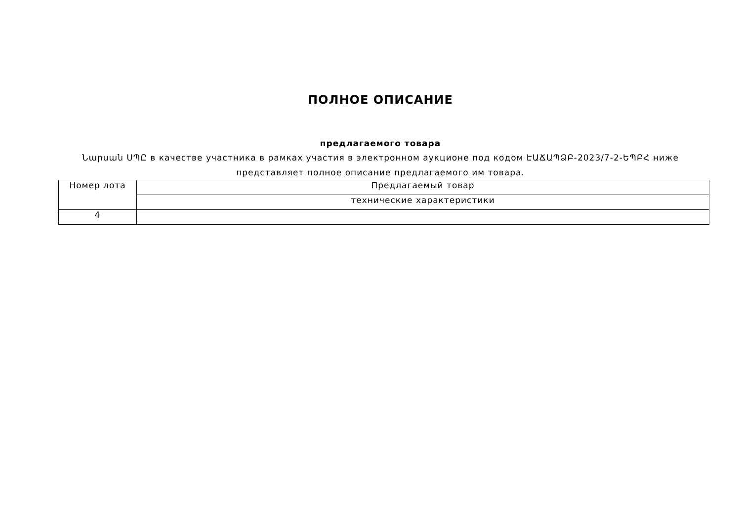ПОЛНОЕ ОПИСАНИЕ
предлагаемого товара
Նարսան ՍՊԸ в качестве участника в рамках участия в электронном аукционе под кодом ԷԱՃԱՊՁԲ-2023/7-2-ԵՊԲՀ ниже представляет полное описание предлагаемого им товара.
| Номер лота | Предлагаемый товар |
| | технические характеристики |
| 4 | |